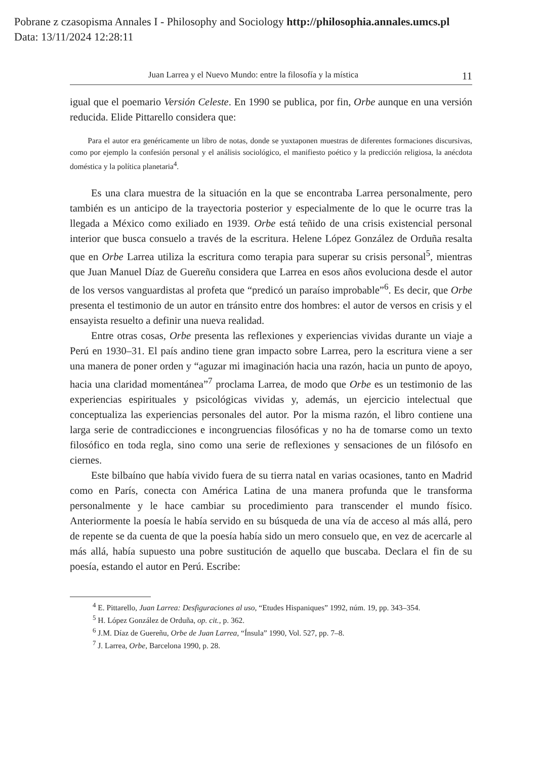Pobrane z czasopisma Annales I - Philosophy and Sociology http://philosophia.annales.umcs.pl
Data: 13/11/2024 12:28:11
Juan Larrea y el Nuevo Mundo: entre la filosofía y la mística 11
igual que el poemario Versión Celeste. En 1990 se publica, por fin, Orbe aunque en una versión reducida. Elide Pittarello considera que:
Para el autor era genéricamente un libro de notas, donde se yuxtaponen muestras de diferentes formaciones discursivas, como por ejemplo la confesión personal y el análisis sociológico, el manifiesto poético y la predicción religiosa, la anécdota doméstica y la política planetaria<sup>4</sup>.
Es una clara muestra de la situación en la que se encontraba Larrea personalmente, pero también es un anticipo de la trayectoria posterior y especialmente de lo que le ocurre tras la llegada a México como exiliado en 1939. Orbe está teñido de una crisis existencial personal interior que busca consuelo a través de la escritura. Helene López González de Orduña resalta que en Orbe Larrea utiliza la escritura como terapia para superar su crisis personal<sup>5</sup>, mientras que Juan Manuel Díaz de Guereñu considera que Larrea en esos años evoluciona desde el autor de los versos vanguardistas al profeta que “predicó un paraíso improbable”<sup>6</sup>. Es decir, que Orbe presenta el testimonio de un autor en tránsito entre dos hombres: el autor de versos en crisis y el ensayista resuelto a definir una nueva realidad.
Entre otras cosas, Orbe presenta las reflexiones y experiencias vividas durante un viaje a Perú en 1930–31. El país andino tiene gran impacto sobre Larrea, pero la escritura viene a ser una manera de poner orden y “aguzar mi imaginación hacia una razón, hacia un punto de apoyo, hacia una claridad momentánea”<sup>7</sup> proclama Larrea, de modo que Orbe es un testimonio de las experiencias espirituales y psicológicas vividas y, además, un ejercicio intelectual que conceptualiza las experiencias personales del autor. Por la misma razón, el libro contiene una larga serie de contradicciones e incongruencias filosóficas y no ha de tomarse como un texto filosófico en toda regla, sino como una serie de reflexiones y sensaciones de un filósofo en ciernes.
Este bilbaíno que había vivido fuera de su tierra natal en varias ocasiones, tanto en Madrid como en París, conecta con América Latina de una manera profunda que le transforma personalmente y le hace cambiar su procedimiento para transcender el mundo físico. Anteriormente la poesía le había servido en su búsqueda de una vía de acceso al más allá, pero de repente se da cuenta de que la poesía había sido un mero consuelo que, en vez de acercarle al más allá, había supuesto una pobre sustitución de aquello que buscaba. Declara el fin de su poesía, estando el autor en Perú. Escribe:
<sup>4</sup> E. Pittarello, Juan Larrea: Desfiguraciones al uso, “Etudes Hispaniques” 1992, núm. 19, pp. 343–354.
<sup>5</sup> H. López González de Orduña, op. cit., p. 362.
<sup>6</sup> J.M. Díaz de Guereñu, Orbe de Juan Larrea, “Ínsula” 1990, Vol. 527, pp. 7–8.
<sup>7</sup> J. Larrea, Orbe, Barcelona 1990, p. 28.